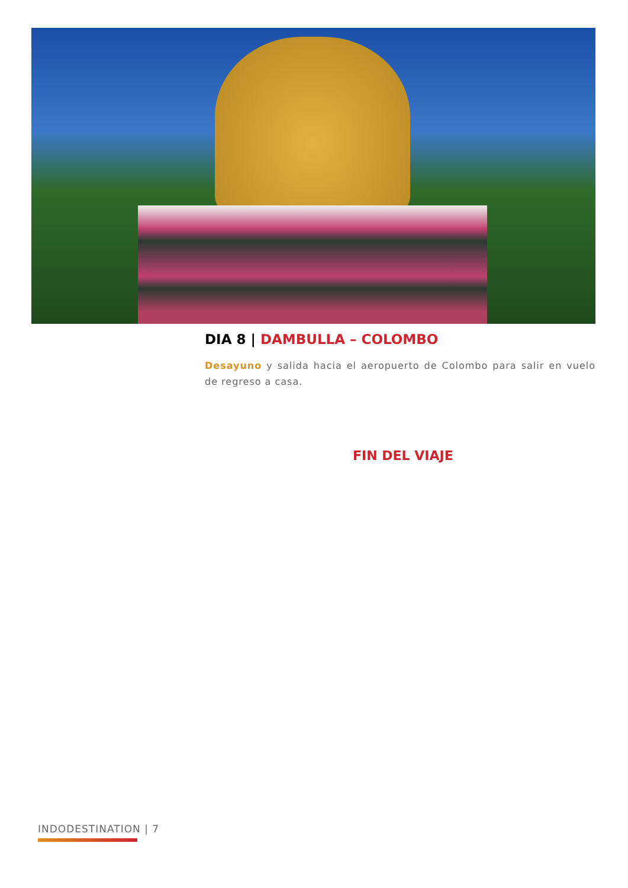DIA 8 | DAMBULLA – COLOMBO
Desayuno y salida hacia el aeropuerto de Colombo para salir en vuelo de regreso a casa.
FIN DEL VIAJE
INDODESTINATION | 7